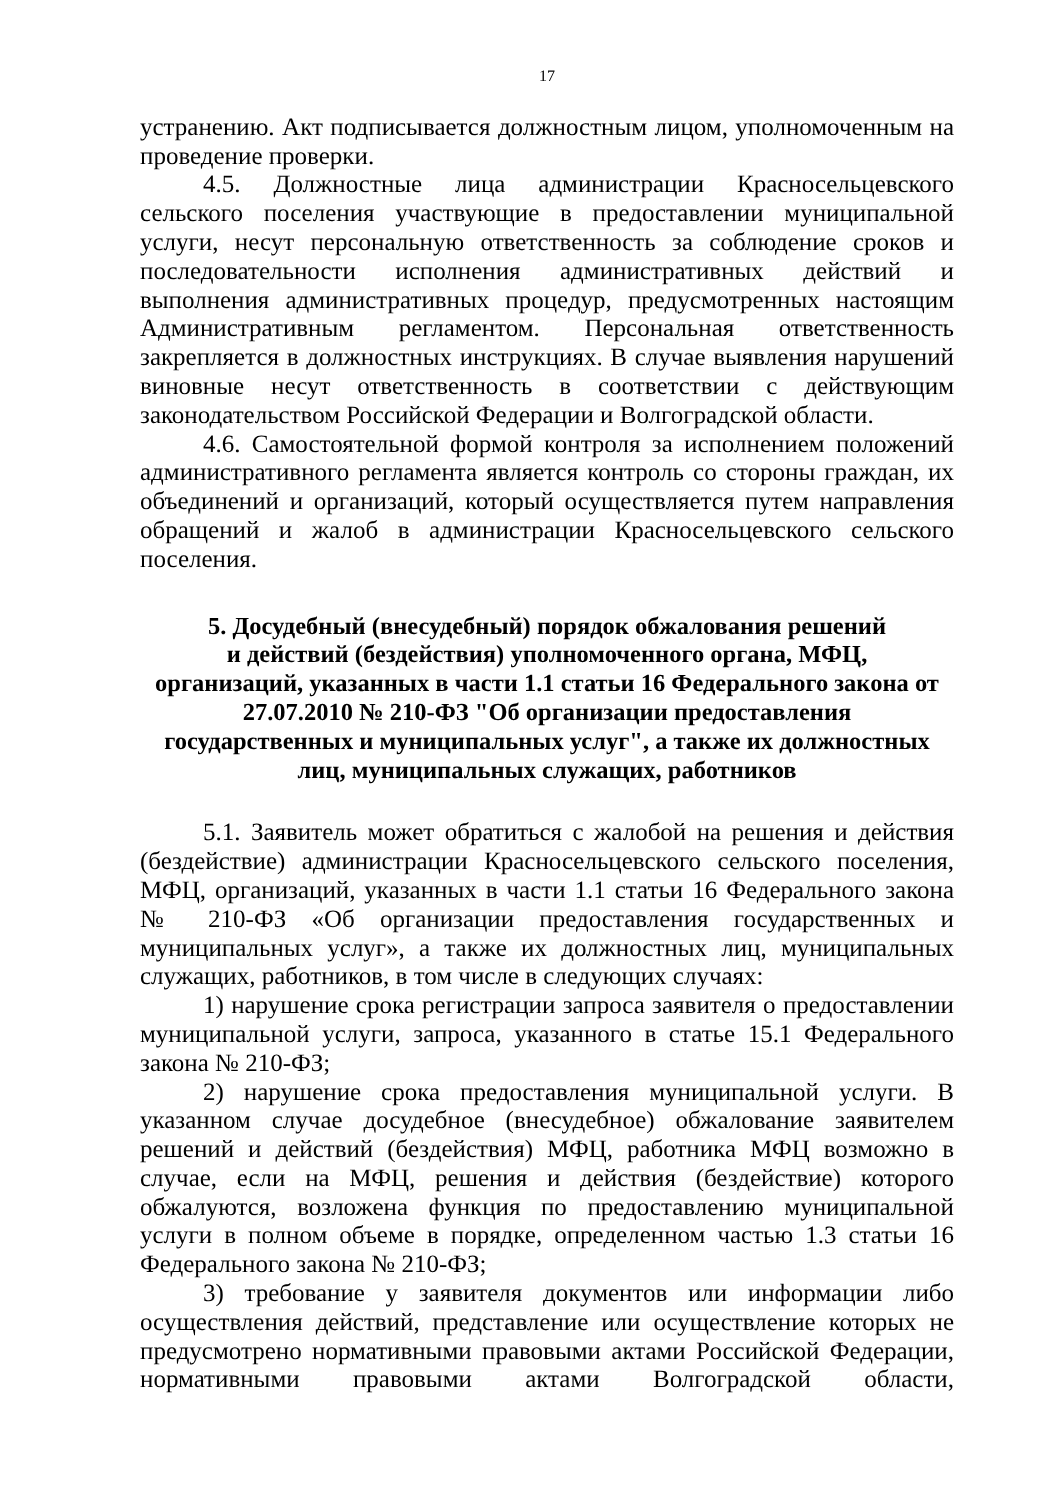17
устранению. Акт подписывается должностным лицом, уполномоченным на проведение проверки.
4.5. Должностные лица администрации Красносельцевского сельского поселения участвующие в предоставлении муниципальной услуги, несут персональную ответственность за соблюдение сроков и последовательности исполнения административных действий и выполнения административных процедур, предусмотренных настоящим Административным регламентом. Персональная ответственность закрепляется в должностных инструкциях. В случае выявления нарушений виновные несут ответственность в соответствии с действующим законодательством Российской Федерации и Волгоградской области.
4.6. Самостоятельной формой контроля за исполнением положений административного регламента является контроль со стороны граждан, их объединений и организаций, который осуществляется путем направления обращений и жалоб в администрации Красносельцевского сельского поселения.
5. Досудебный (внесудебный) порядок обжалования решений
и действий (бездействия) уполномоченного органа, МФЦ,
организаций, указанных в части 1.1 статьи 16 Федерального закона от
27.07.2010 № 210-ФЗ "Об организации предоставления
государственных и муниципальных услуг", а также их должностных
лиц, муниципальных служащих, работников
5.1. Заявитель может обратиться с жалобой на решения и действия (бездействие) администрации Красносельцевского сельского поселения, МФЦ, организаций, указанных в части 1.1 статьи 16 Федерального закона № 210-ФЗ «Об организации предоставления государственных и муниципальных услуг», а также их должностных лиц, муниципальных служащих, работников, в том числе в следующих случаях:
1) нарушение срока регистрации запроса заявителя о предоставлении муниципальной услуги, запроса, указанного в статье 15.1 Федерального закона № 210-ФЗ;
2) нарушение срока предоставления муниципальной услуги. В указанном случае досудебное (внесудебное) обжалование заявителем решений и действий (бездействия) МФЦ, работника МФЦ возможно в случае, если на МФЦ, решения и действия (бездействие) которого обжалуются, возложена функция по предоставлению муниципальной услуги в полном объеме в порядке, определенном частью 1.3 статьи 16 Федерального закона № 210-ФЗ;
3) требование у заявителя документов или информации либо осуществления действий, представление или осуществление которых не предусмотрено нормативными правовыми актами Российской Федерации, нормативными правовыми актами Волгоградской области,